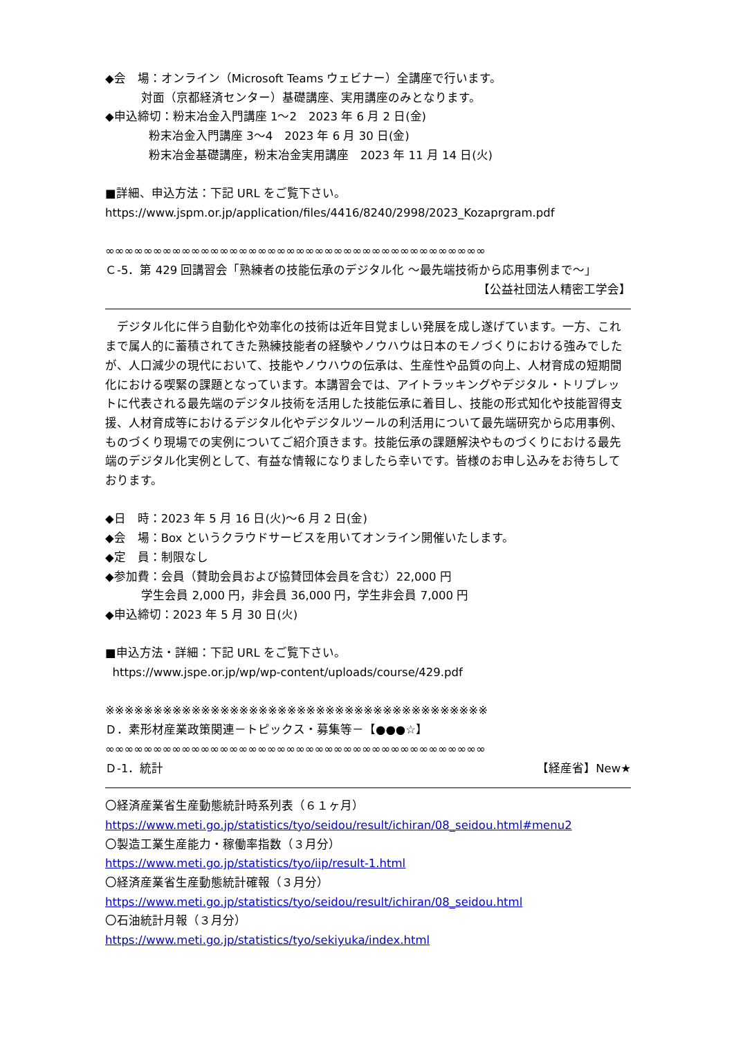◆会　場：オンライン（Microsoft Teams ウェビナー）全講座で行います。
対面（京都経済センター）基礎講座、実用講座のみとなります。
◆申込締切：粉末冶金入門講座 1～2　2023 年 6 月 2 日(金)
粉末冶金入門講座 3～4　2023 年 6 月 30 日(金)
粉末冶金基礎講座，粉末冶金実用講座　2023 年 11 月 14 日(火)
■詳細、申込方法：下記 URL をご覧下さい。
https://www.jspm.or.jp/application/files/4416/8240/2998/2023_Kozaprgram.pdf
∞∞∞∞∞∞∞∞∞∞∞∞∞∞∞∞∞∞∞∞∞∞∞∞∞∞∞∞∞∞∞∞∞∞∞∞∞∞∞∞
Ｃ-5．第 429 回講習会「熟練者の技能伝承のデジタル化 ～最先端技術から応用事例まで～」
【公益社団法人精密工学会】
　デジタル化に伴う自動化や効率化の技術は近年目覚ましい発展を成し遂げています。一方、これまで属人的に蓄積されてきた熟練技能者の経験やノウハウは日本のモノづくりにおける強みでしたが、人口減少の現代において、技能やノウハウの伝承は、生産性や品質の向上、人材育成の短期間化における喫緊の課題となっています。本講習会では、アイトラッキングやデジタル・トリプレットに代表される最先端のデジタル技術を活用した技能伝承に着目し、技能の形式知化や技能習得支援、人材育成等におけるデジタル化やデジタルツールの利活用について最先端研究から応用事例、ものづくり現場での実例についてご紹介頂きます。技能伝承の課題解決やものづくりにおける最先端のデジタル化実例として、有益な情報になりましたら幸いです。皆様のお申し込みをお待ちしております。
◆日　時：2023 年 5 月 16 日(火)～6 月 2 日(金)
◆会　場：Box というクラウドサービスを用いてオンライン開催いたします。
◆定　員：制限なし
◆参加費：会員（賛助会員および協賛団体会員を含む）22,000 円
学生会員 2,000 円，非会員 36,000 円，学生非会員 7,000 円
◆申込締切：2023 年 5 月 30 日(火)
■申込方法・詳細：下記 URL をご覧下さい。
https://www.jspe.or.jp/wp/wp-content/uploads/course/429.pdf
※※※※※※※※※※※※※※※※※※※※※※※※※※※※※※※※※※※※※※※※
Ｄ．素形材産業政策関連－トピックス・募集等－【●●●☆】
∞∞∞∞∞∞∞∞∞∞∞∞∞∞∞∞∞∞∞∞∞∞∞∞∞∞∞∞∞∞∞∞∞∞∞∞∞∞∞∞
Ｄ-1．統計
【経産省】New★
〇経済産業省生産動態統計時系列表（６１ヶ月）
https://www.meti.go.jp/statistics/tyo/seidou/result/ichiran/08_seidou.html#menu2
〇製造工業生産能力・稼働率指数（３月分）
https://www.meti.go.jp/statistics/tyo/iip/result-1.html
〇経済産業省生産動態統計確報（３月分）
https://www.meti.go.jp/statistics/tyo/seidou/result/ichiran/08_seidou.html
〇石油統計月報（３月分）
https://www.meti.go.jp/statistics/tyo/sekiyuka/index.html